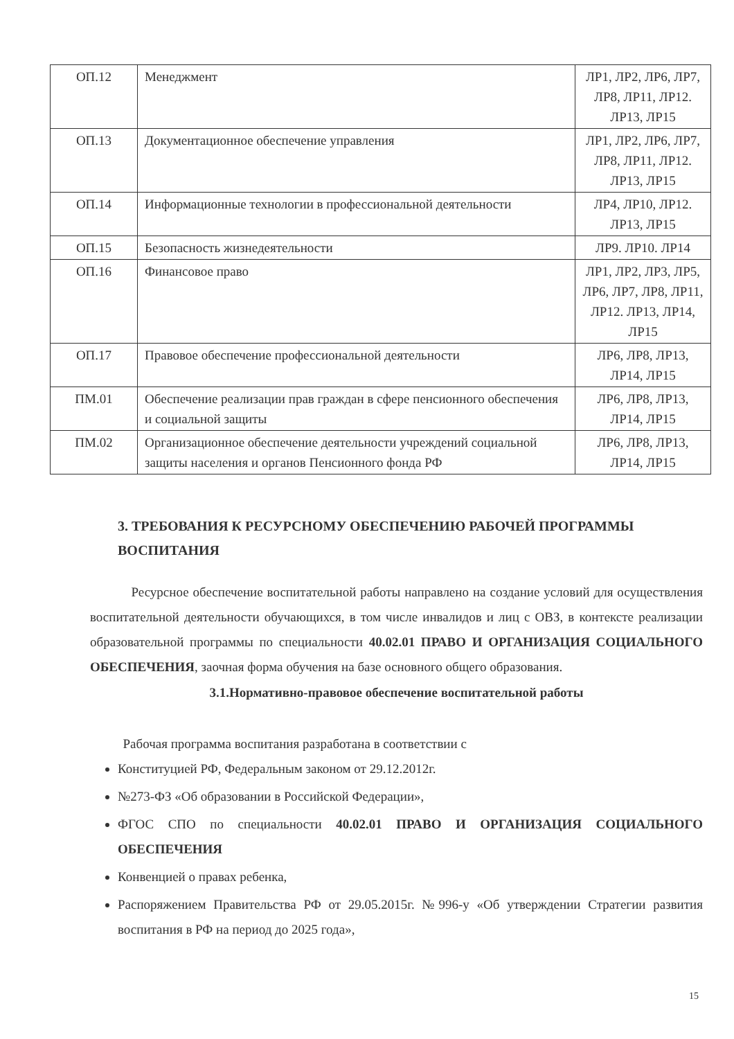| ОП.12 | Менеджмент | ЛР1, ЛР2, ЛР6, ЛР7, ЛР8, ЛР11, ЛР12. ЛР13, ЛР15 |
| ОП.13 | Документационное обеспечение управления | ЛР1, ЛР2, ЛР6, ЛР7, ЛР8, ЛР11, ЛР12. ЛР13, ЛР15 |
| ОП.14 | Информационные технологии в профессиональной деятельности | ЛР4, ЛР10, ЛР12. ЛР13, ЛР15 |
| ОП.15 | Безопасность жизнедеятельности | ЛР9. ЛР10. ЛР14 |
| ОП.16 | Финансовое право | ЛР1, ЛР2, ЛР3, ЛР5, ЛР6, ЛР7, ЛР8, ЛР11, ЛР12. ЛР13, ЛР14, ЛР15 |
| ОП.17 | Правовое обеспечение профессиональной деятельности | ЛР6, ЛР8, ЛР13, ЛР14, ЛР15 |
| ПМ.01 | Обеспечение реализации прав граждан в сфере пенсионного обеспечения и социальной защиты | ЛР6, ЛР8, ЛР13, ЛР14, ЛР15 |
| ПМ.02 | Организационное обеспечение деятельности учреждений социальной защиты населения и органов Пенсионного фонда РФ | ЛР6, ЛР8, ЛР13, ЛР14, ЛР15 |
3. ТРЕБОВАНИЯ К РЕСУРСНОМУ ОБЕСПЕЧЕНИЮ РАБОЧЕЙ ПРОГРАММЫ ВОСПИТАНИЯ
Ресурсное обеспечение воспитательной работы направлено на создание условий для осуществления воспитательной деятельности обучающихся, в том числе инвалидов и лиц с ОВЗ, в контексте реализации образовательной программы по специальности 40.02.01 ПРАВО И ОРГАНИЗАЦИЯ СОЦИАЛЬНОГО ОБЕСПЕЧЕНИЯ, заочная форма обучения на базе основного общего образования.
3.1.Нормативно-правовое обеспечение воспитательной работы
Рабочая программа воспитания разработана в соответствии с
Конституцией РФ, Федеральным законом от 29.12.2012г.
№273-ФЗ «Об образовании в Российской Федерации»,
ФГОС СПО по специальности 40.02.01 ПРАВО И ОРГАНИЗАЦИЯ СОЦИАЛЬНОГО ОБЕСПЕЧЕНИЯ
Конвенцией о правах ребенка,
Распоряжением Правительства РФ от 29.05.2015г. №996-у «Об утверждении Стратегии развития воспитания в РФ на период до 2025 года»,
15